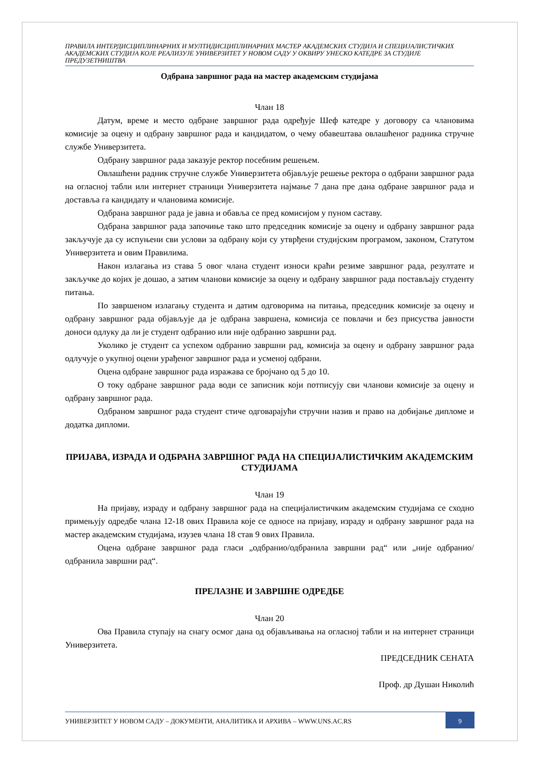ПРАВИЛА ИНТЕРДИСЦИПЛИНАРНИХ И МУЛТИДИСЦИПЛИНАРНИХ МАСТЕР АКАДЕМСКИХ СТУДИЈА И СПЕЦИЈАЛИСТИЧКИХ АКАДЕМСКИХ СТУДИЈА КОЈЕ РЕАЛИЗУЈЕ УНИВЕРЗИТЕТ У НОВОМ САДУ У ОКВИРУ УНЕСКО КАТЕДРЕ ЗА СТУДИЈЕ ПРЕДУЗЕТНИШТВА
Одбрана завршног рада на мастер академским студијама
Члан 18
Датум, време и место одбране завршног рада одређује Шеф катедре у договору са члановима комисије за оцену и одбрану завршног рада и кандидатом, о чему обавештава овлашћеног радника стручне службе Универзитета.
Одбрану завршног рада заказује ректор посебним решењем.
Овлашћени радник стручне службе Универзитета објављује решење ректора о одбрани завршног рада на огласној табли или интернет страници Универзитета најмање 7 дана пре дана одбране завршног рада и доставља га кандидату и члановима комисије.
Одбрана завршног рада је јавна и обавља се пред комисијом у пуном саставу.
Одбрана завршног рада започиње тако што председник комисије за оцену и одбрану завршног рада закључује да су испуњени сви услови за одбрану који су утврђени студијским програмом, законом, Статутом Универзитета и овим Правилима.
Након излагања из става 5 овог члана студент износи краћи резиме завршног рада, резултате и закључке до којих је дошао, а затим чланови комисије за оцену и одбрану завршног рада постављају студенту питања.
По завршеном излагању студента и датим одговорима на питања, председник комисије за оцену и одбрану завршног рада објављује да је одбрана завршена, комисија се повлачи и без присуства јавности доноси одлуку да ли је студент одбранио или није одбранио завршни рад.
Уколико је студент са успехом одбранио завршни рад, комисија за оцену и одбрану завршног рада одлучује о укупној оцени урађеног завршног рада и усменој одбрани.
Оцена одбране завршног рада изражава се бројчано од 5 до 10.
О току одбране завршног рада води се записник који потписују сви чланови комисије за оцену и одбрану завршног рада.
Одбраном завршног рада студент стиче одговарајући стручни назив и право на добијање дипломе и додатка дипломи.
ПРИЈАВА, ИЗРАДА И ОДБРАНА ЗАВРШНОГ РАДА НА СПЕЦИЈАЛИСТИЧКИМ АКАДЕМСКИМ СТУДИЈАМА
Члан 19
На пријаву, израду и одбрану завршног рада на специјалистичким академским студијама се сходно примењују одредбе члана 12-18 ових Правила које се односе на пријаву, израду и одбрану завршног рада на мастер академским студијама, изузев члана 18 став 9 ових Правила.
Оцена одбране завршног рада гласи „одбранио/одбранила завршни рад“ или „није одбранио/одбранила завршни рад“.
ПРЕЛАЗНЕ И ЗАВРШНЕ ОДРЕДБЕ
Члан 20
Ова Правила ступају на снагу осмог дана од објављивања на огласној табли и на интернет страници Универзитета.
ПРЕДСЕДНИК СЕНАТА
Проф. др Душан Николић
УНИВЕРЗИТЕТ У НОВОМ САДУ – ДОКУМЕНТИ, АНАЛИТИКА И АРХИВА – WWW.UNS.AC.RS
9